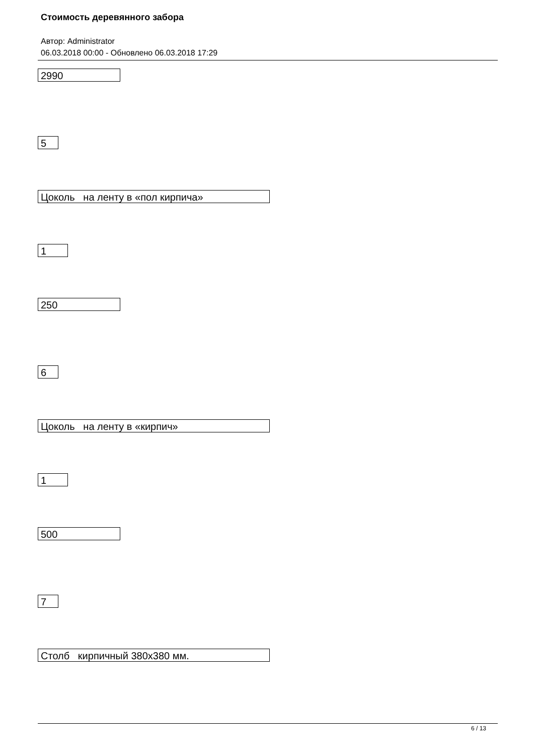Стоимость деревянного забора
Автор: Administrator
06.03.2018 00:00 - Обновлено 06.03.2018 17:29
2990
5
Цоколь на ленту в «пол кирпича»
1
250
6
Цоколь на ленту в «кирпич»
1
500
7
Столб кирпичный 380х380 мм.
6 / 13